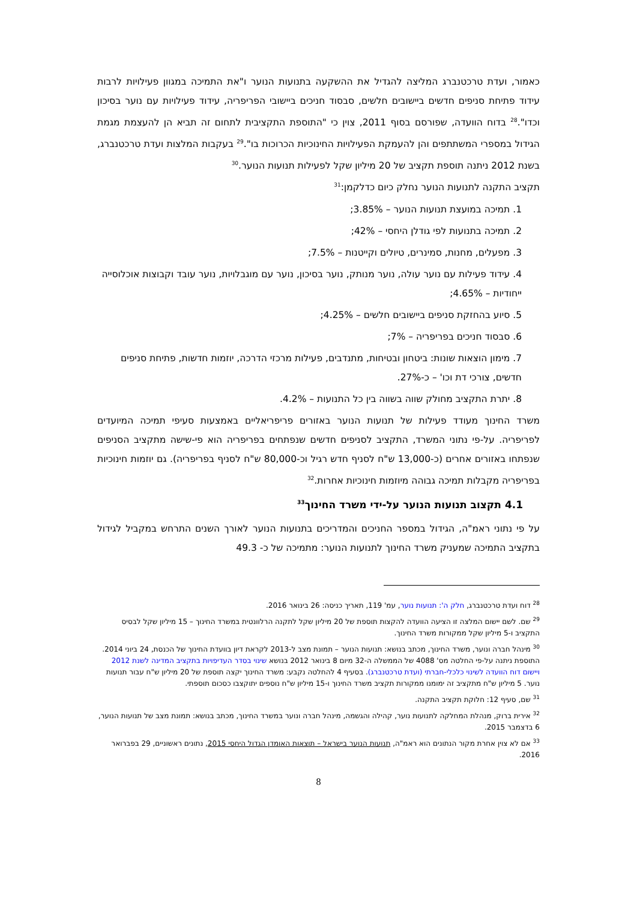כאמור, ועדת טרכטנברג המליצה להגדיל את ההשקעה בתנועות הנוער ו"את התמיכה במגוון פעילויות לרבות עידוד פתיחת סניפים חדשים ביישובים חלשים, סבסוד חניכים ביישובי הפריפריה, עידוד פעילויות עם נוער בסיכון וכדו".<sup>28</sup> בדוח הוועדה, שפורסם בסוף 2011, צוין כי "התוספת התקציבית לתחום זה תביא הן להעצמת מגמת הגידול במספרי המשתתפים והן להעמקת הפעילויות החינוכיות הכרוכות בו".<sup>29</sup> בעקבות המלצות ועדת טרכטנברג, בשנת 2012 ניתנה תוספת תקציב של 20 מיליון שקל לפעילות תנועות הנוער.<sup>30</sup>
תקציב התקנה לתנועות הנוער נחלק כיום כדלקמן:<sup>31</sup>
1. תמיכה במועצת תנועות הנוער – 3.85%;
2. תמיכה בתנועות לפי גודלן היחסי – 42%;
3. מפעלים, מחנות, סמינרים, טיולים וקייטנות – 7.5%;
4. עידוד פעילות עם נוער עולה, נוער מנותק, נוער בסיכון, נוער עם מוגבלויות, נוער עובד וקבוצות אוכלוסייה ייחודיות – 4.65%;
5. סיוע בהחזקת סניפים ביישובים חלשים – 4.25%;
6. סבסוד חניכים בפריפריה – 7%;
7. מימון הוצאות שונות: ביטחון ובטיחות, מתנדבים, פעילות מרכזי הדרכה, יוזמות חדשות, פתיחת סניפים חדשים, צורכי דת וכו' – כ-27%.
8. יתרת התקציב מחולק שווה בשווה בין כל התנועות – 4.2%.
משרד החינוך מעודד פעילות של תנועות הנוער באזורים פריפריאליים באמצעות סעיפי תמיכה המיועדים לפריפריה. על-פי נתוני המשרד, התקציב לסניפים חדשים שנפתחים בפריפריה הוא פי-שישה מתקציב הסניפים שנפתחו באזורים אחרים (כ-13,000 ש"ח לסניף חדש רגיל וכ-80,000 ש"ח לסניף בפריפריה). גם יוזמות חינוכיות בפריפריה מקבלות תמיכה גבוהה מיוזמות חינוכיות אחרות.<sup>32</sup>
4.1 תקצוב תנועות הנוער על-ידי משרד החינוך<sup>33</sup>
על פי נתוני ראמ"ה, הגידול במספר החניכים והמדריכים בתנועות הנוער לאורך השנים התרחש במקביל לגידול בתקציב התמיכה שמעניק משרד החינוך לתנועות הנוער: מתמיכה של כ- 49.3
<sup>28</sup> דוח ועדת טרכטנברג, חלק ה': תנועות נוער, עמ' 119, תאריך כניסה: 26 בינואר 2016.
<sup>29</sup> שם. לשם יישום המלצה זו הציעה הוועדה להקצות תוספת של 20 מיליון שקל לתקנה הרלוונטית במשרד החינוך – 15 מיליון שקל לבסיס התקציב ו-5 מיליון שקל ממקורות משרד החינוך.
<sup>30</sup> מינהל חברה ונוער, משרד החינוך, מכתב בנושא: תנועות הנוער – תמונת מצב ל-2013 לקראת דיון בוועדת החינוך של הכנסת, 24 ביוני 2014.
התוספת ניתנה על-פי החלטה מס' 4088 של הממשלה ה-32 מיום 8 בינואר 2012 בנושא שינוי בסדר העדיפויות בתקציב המדינה לשנת 2012 ויישום דוח הוועדה לשינוי כלכלי-חברתי (ועדת טרכטנברג). בסעיף 4 להחלטה נקבע: משרד החינוך יקצה תוספת של 20 מיליון ש"ח עבור תנועות נוער. 5 מיליון ש"ח מתקציב זה ימומנו ממקורות תקציב משרד החינוך ו-15 מיליון ש"ח נוספים יתוקצבו כסכום תוספתי.
<sup>31</sup> שם, סעיף 12: חלוקת תקציב התקנה.
<sup>32</sup> אירית ברוק, מנהלת המחלקה לתנועות נוער, קהילה והגשמה, מינהל חברה ונוער במשרד החינוך, מכתב בנושא: תמונת מצב של תנועות הנוער, 6 בדצמבר 2015.
<sup>33</sup> אם לא צוין אחרת מקור הנתונים הוא ראמ"ה, תנועות הנוער בישראל – תוצאות האומדן הגדול היחסי 2015, נתונים ראשוניים, 29 בפברואר 2016.
8